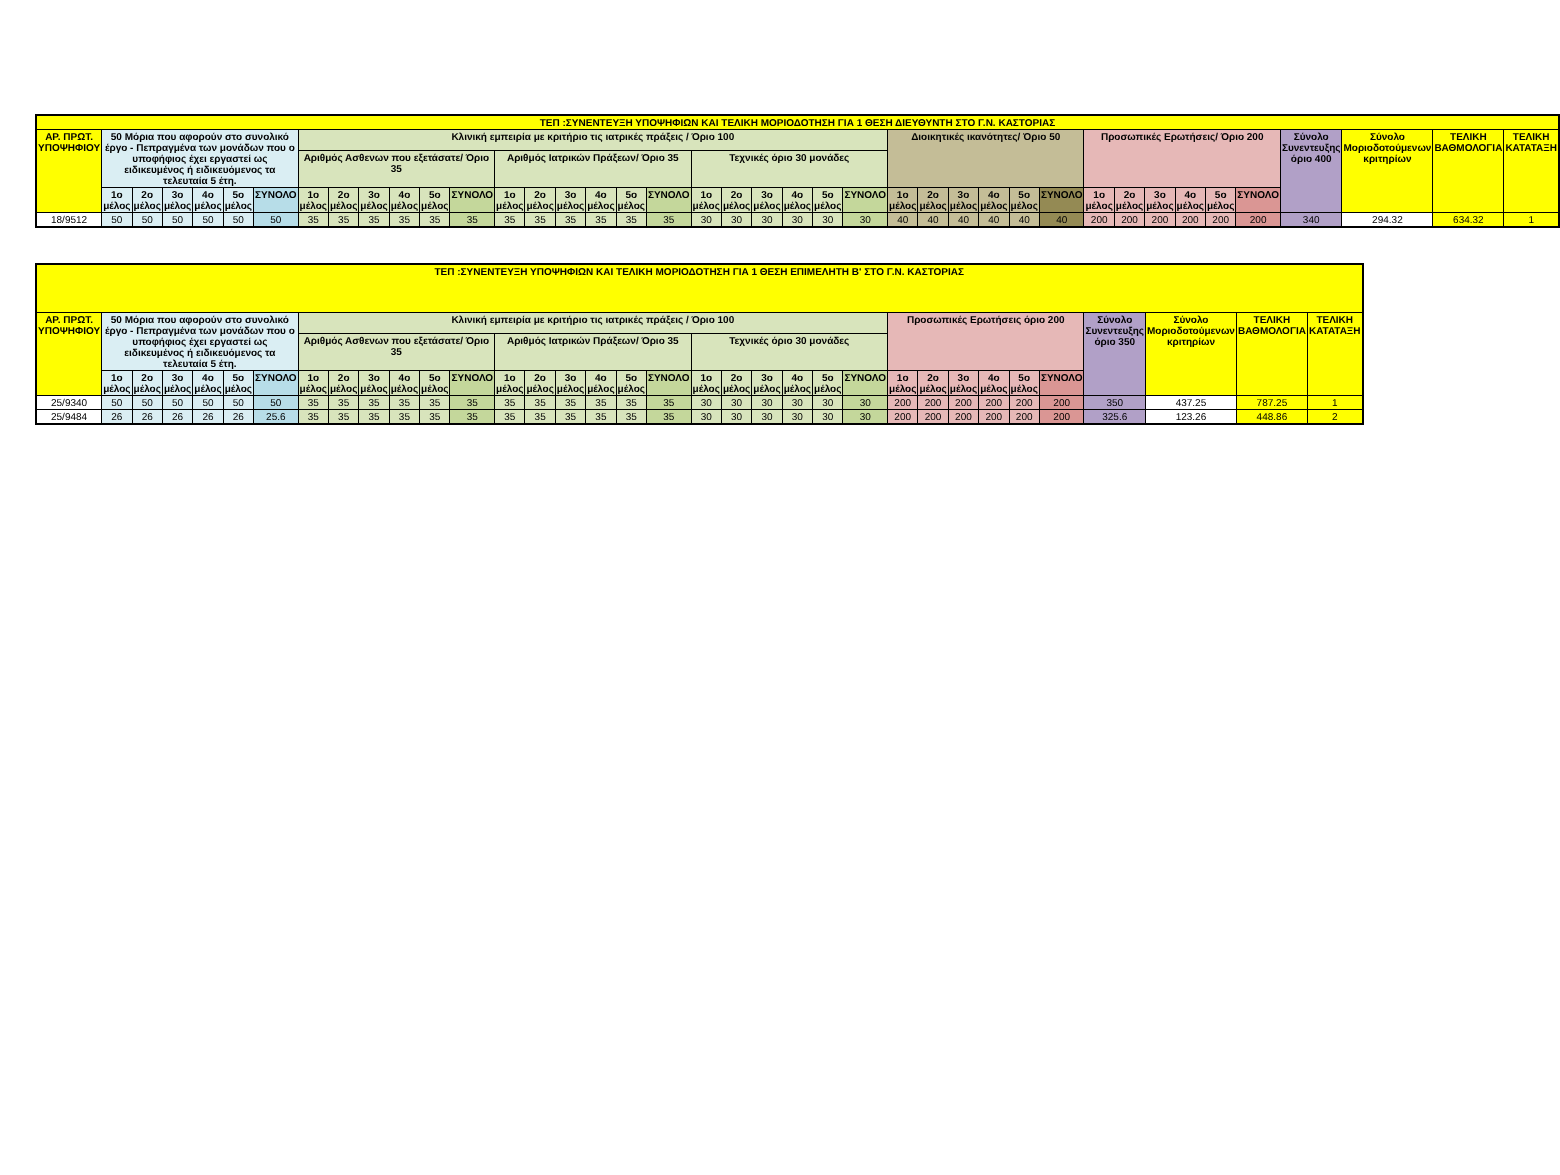| ΤΕΠ :ΣΥΝΕΝΤΕΥΞΗ ΥΠΟΨΗΦΙΩΝ ΚΑΙ ΤΕΛΙΚΗ ΜΟΡΙΟΔΟΤΗΣΗ ΓΙΑ 1 ΘΕΣΗ ΔΙΕΥΘΥΝΤΗ ΣΤΟ Γ.Ν. ΚΑΣΤΟΡΙΑΣ | | | | | | | | | | | | | | | | | | | | | | | | | | | | | | | | | | | | | | | | |
| --- | --- | --- | --- | --- | --- | --- | --- | --- | --- | --- | --- | --- | --- | --- | --- | --- | --- | --- | --- | --- | --- | --- | --- | --- | --- | --- | --- | --- | --- | --- | --- | --- | --- | --- | --- | --- | --- | --- | --- | --- |
| ΑΡ. ΠΡΩΤ. ΥΠΟΨΗΦΙΟΥ | 50 Μόρια που αφορούν στο συνολικό έργο - Πεπραγμένα των μονάδων που ο υποφήφιος έχει εργαστεί ως ειδικευμένος ή ειδικευόμενος τα τελευταία 5 έτη. | | | | | | Κλινική εμπειρία με κριτήριο τις ιατρικές πράξεις / Όριο 100 | | | | | | | | | | | | | | | | | | Διοικητικές ικανότητες/ Όριο 50 | | | | | | Προσωπικές Ερωτήσεις/ Όριο 200 | | | | | | Σύνολο Συνεντευξης όριο 400 | Σύνολο Μοριοδοτούμενων κριτηρίων | ΤΕΛΙΚΗ ΒΑΘΜΟΛΟΓΙΑ | ΤΕΛΙΚΗ ΚΑΤΑΤΑΞΗ |
| | | | | | | | Αριθμός Ασθενων που εξετάσατε/ Όριο 35 | | | | | | Αριθμός Ιατρικών Πράξεων/ Όριο 35 | | | | | | Τεχνικές όριο 30 μονάδες | | | | | | | | | | | | | | | | | | | | | |
| | 1ο μέλος | 2ο μέλος | 3ο μέλος | 4ο μέλος | 5ο μέλος | ΣΥΝΟΛΟ | 1ο μέλος | 2ο μέλος | 3ο μέλος | 4ο μέλος | 5ο μέλος | ΣΥΝΟΛΟ | 1ο μέλος | 2ο μέλος | 3ο μέλος | 4ο μέλος | 5ο μέλος | ΣΥΝΟΛΟ | 1ο μέλος | 2ο μέλος | 3ο μέλος | 4ο μέλος | 5ο μέλος | ΣΥΝΟΛΟ | 1ο μέλος | 2ο μέλος | 3ο μέλος | 4ο μέλος | 5ο μέλος | ΣΥΝΟΛΟ | 1ο μέλος | 2ο μέλος | 3ο μέλος | 4ο μέλος | 5ο μέλος | ΣΥΝΟΛΟ | | | | |
| 18/9512 | 50 | 50 | 50 | 50 | 50 | 50 | 35 | 35 | 35 | 35 | 35 | 35 | 35 | 35 | 35 | 35 | 35 | 35 | 30 | 30 | 30 | 30 | 30 | 30 | 40 | 40 | 40 | 40 | 40 | 40 | 200 | 200 | 200 | 200 | 200 | 200 | 340 | 294.32 | 634.32 | 1 |
| ΤΕΠ :ΣΥΝΕΝΤΕΥΞΗ ΥΠΟΨΗΦΙΩΝ ΚΑΙ ΤΕΛΙΚΗ ΜΟΡΙΟΔΟΤΗΣΗ ΓΙΑ 1 ΘΕΣΗ ΕΠΙΜΕΛΗΤΗ Β' ΣΤΟ Γ.Ν. ΚΑΣΤΟΡΙΑΣ | | | | | | | | | | | | | | | | | | | | | | | | | | | | | | | | | | |
| --- | --- | --- | --- | --- | --- | --- | --- | --- | --- | --- | --- | --- | --- | --- | --- | --- | --- | --- | --- | --- | --- | --- | --- | --- | --- | --- | --- | --- | --- | --- | --- | --- | --- | --- |
| ΑΡ. ΠΡΩΤ. ΥΠΟΨΗΦΙΟΥ | 50 Μόρια που αφορούν στο συνολικό έργο - Πεπραγμένα των μονάδων που ο υποφήφιος έχει εργαστεί ως ειδικευμένος ή ειδικευόμενος τα τελευταία 5 έτη. | | | | | | Κλινική εμπειρία με κριτήριο τις ιατρικές πράξεις / Όριο 100 | | | | | | | | | | | | | | | | | | Προσωπικές Ερωτήσεις όριο 200 | | | | | | Σύνολο Συνεντευξης όριο 350 | Σύνολο Μοριοδοτούμενων κριτηρίων | ΤΕΛΙΚΗ ΒΑΘΜΟΛΟΓΙΑ | ΤΕΛΙΚΗ ΚΑΤΑΤΑΞΗ |
| | | | | | | | Αριθμός Ασθενων που εξετάσατε/ Όριο 35 | | | | | | Αριθμός Ιατρικών Πράξεων/ Όριο 35 | | | | | | Τεχνικές όριο 30 μονάδες | | | | | | | | | | | | | | | |
| | 1ο μέλος | 2ο μέλος | 3ο μέλος | 4ο μέλος | 5ο μέλος | ΣΥΝΟΛΟ | 1ο μέλος | 2ο μέλος | 3ο μέλος | 4ο μέλος | 5ο μέλος | ΣΥΝΟΛΟ | 1ο μέλος | 2ο μέλος | 3ο μέλος | 4ο μέλος | 5ο μέλος | ΣΥΝΟΛΟ | 1ο μέλος | 2ο μέλος | 3ο μέλος | 4ο μέλος | 5ο μέλος | ΣΥΝΟΛΟ | 1ο μέλος | 2ο μέλος | 3ο μέλος | 4ο μέλος | 5ο μέλος | ΣΥΝΟΛΟ | | | | |
| 25/9340 | 50 | 50 | 50 | 50 | 50 | 50 | 35 | 35 | 35 | 35 | 35 | 35 | 35 | 35 | 35 | 35 | 35 | 35 | 30 | 30 | 30 | 30 | 30 | 30 | 200 | 200 | 200 | 200 | 200 | 200 | 350 | 437.25 | 787.25 | 1 |
| 25/9484 | 26 | 26 | 26 | 26 | 26 | 25.6 | 35 | 35 | 35 | 35 | 35 | 35 | 35 | 35 | 35 | 35 | 35 | 35 | 30 | 30 | 30 | 30 | 30 | 30 | 200 | 200 | 200 | 200 | 200 | 200 | 325.6 | 123.26 | 448.86 | 2 |